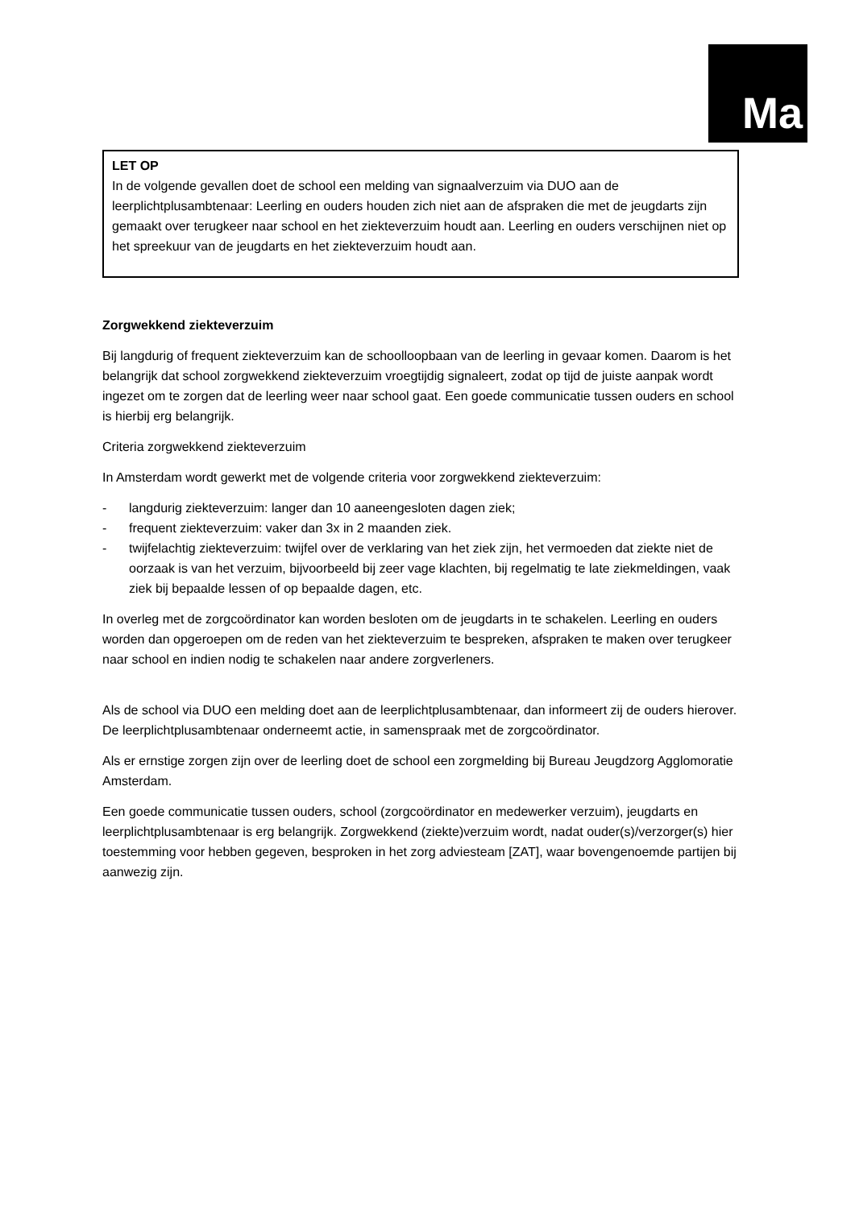Ma
LET OP
In de volgende gevallen doet de school een melding van signaalverzuim via DUO aan de leerplichtplusambtenaar: Leerling en ouders houden zich niet aan de afspraken die met de jeugdarts zijn gemaakt over terugkeer naar school en het ziekteverzuim houdt aan. Leerling en ouders verschijnen niet op het spreekuur van de jeugdarts en het ziekteverzuim houdt aan.
Zorgwekkend ziekteverzuim
Bij langdurig of frequent ziekteverzuim kan de schoolloopbaan van de leerling in gevaar komen. Daarom is het belangrijk dat school zorgwekkend ziekteverzuim vroegtijdig signaleert, zodat op tijd de juiste aanpak wordt ingezet om te zorgen dat de leerling weer naar school gaat. Een goede communicatie tussen ouders en school is hierbij erg belangrijk.
Criteria zorgwekkend ziekteverzuim
In Amsterdam wordt gewerkt met de volgende criteria voor zorgwekkend ziekteverzuim:
- langdurig ziekteverzuim: langer dan 10 aaneengesloten dagen ziek;
- frequent ziekteverzuim: vaker dan 3x in 2 maanden ziek.
- twijfelachtig ziekteverzuim: twijfel over de verklaring van het ziek zijn, het vermoeden dat ziekte niet de oorzaak is van het verzuim, bijvoorbeeld bij zeer vage klachten, bij regelmatig te late ziekmeldingen, vaak ziek bij bepaalde lessen of op bepaalde dagen, etc.
In overleg met de zorgcoördinator kan worden besloten om de jeugdarts in te schakelen. Leerling en ouders worden dan opgeroepen om de reden van het ziekteverzuim te bespreken, afspraken te maken over terugkeer naar school en indien nodig te schakelen naar andere zorgverleners.
Als de school via DUO een melding doet aan de leerplichtplusambtenaar, dan informeert zij de ouders hierover. De leerplichtplusambtenaar onderneemt actie, in samenspraak met de zorgcoördinator.
Als er ernstige zorgen zijn over de leerling doet de school een zorgmelding bij Bureau Jeugdzorg Agglomoratie Amsterdam.
Een goede communicatie tussen ouders, school (zorgcoördinator en medewerker verzuim), jeugdarts en leerplichtplusambtenaar is erg belangrijk. Zorgwekkend (ziekte)verzuim wordt, nadat ouder(s)/verzorger(s) hier toestemming voor hebben gegeven, besproken in het zorg adviesteam [ZAT], waar bovengenoemde partijen bij aanwezig zijn.